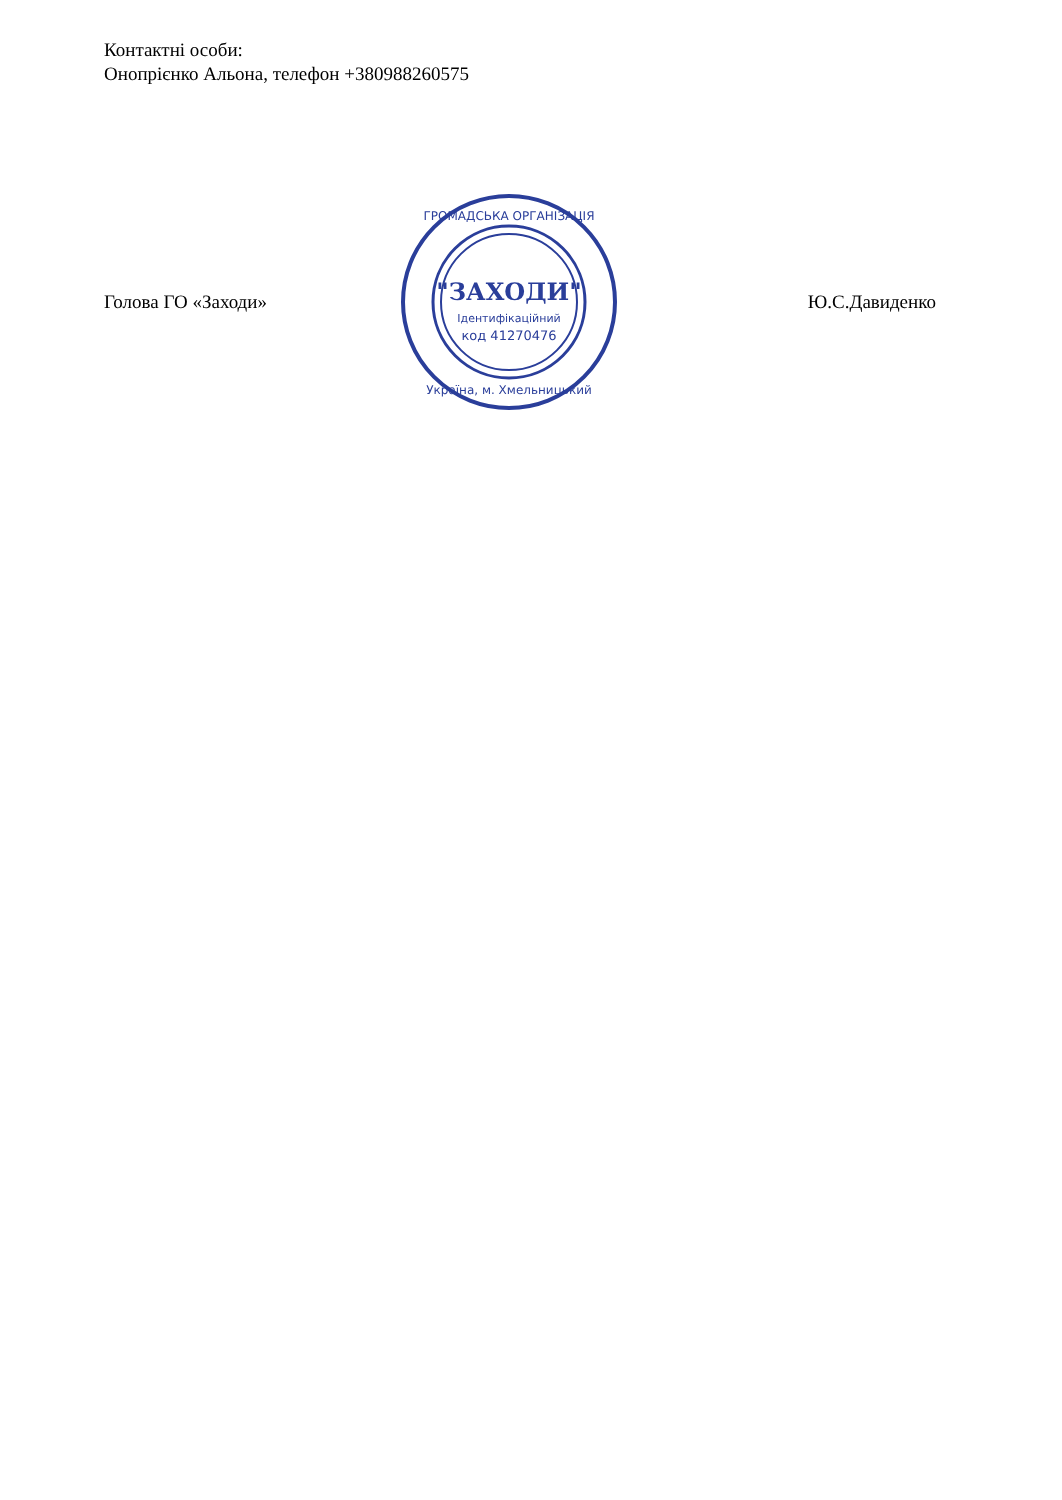Контактні особи:
Онопрієнко Альона, телефон +380988260575
Голова ГО «Заходи»
"ЗАХОДИ"
Ідентифікаційний
код 41270476
ГРОМАДСЬКА ОРГАНІЗАЦІЯ
Україна, м. Хмельницький
Ю.С.Давиденко